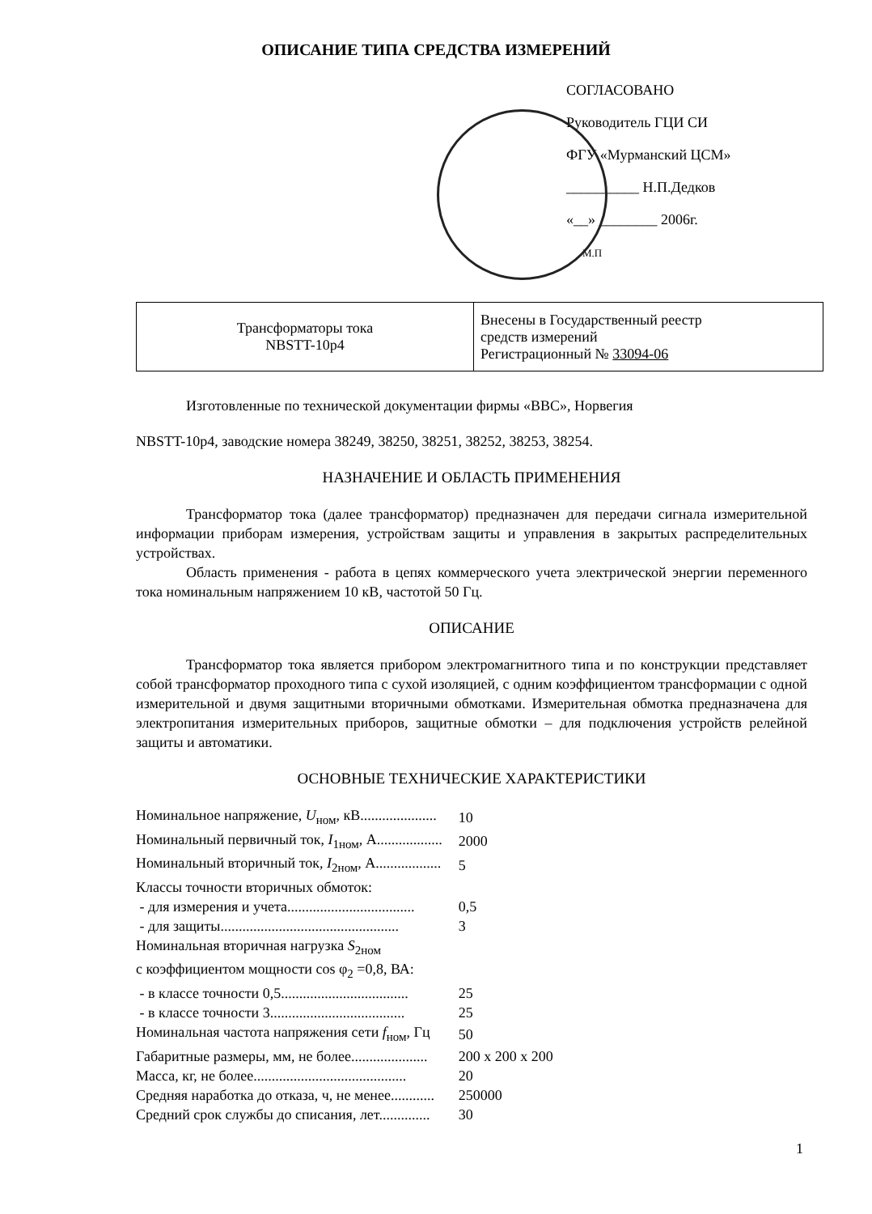ОПИСАНИЕ ТИПА СРЕДСТВА ИЗМЕРЕНИЙ
СОГЛАСОВАНО
Руководитель ГЦИ СИ
ФГУ «Мурманский ЦСМ»
__________ Н.П.Дедков
«__» ________ 2006г.
М.П
| Трансформаторы тока NBSTT-10р4 | Внесены в Государственный реестр средств измерений Регистрационный № 33094-06 |
Изготовленные по технической документации фирмы «ВВС», Норвегия
NBSTT-10р4, заводские номера 38249, 38250, 38251, 38252, 38253, 38254.
НАЗНАЧЕНИЕ И ОБЛАСТЬ ПРИМЕНЕНИЯ
Трансформатор тока (далее трансформатор) предназначен для передачи сигнала измерительной информации приборам измерения, устройствам защиты и управления в закрытых распределительных устройствах.
Область применения - работа в цепях коммерческого учета электрической энергии переменного тока номинальным напряжением 10 кВ, частотой 50 Гц.
ОПИСАНИЕ
Трансформатор тока является прибором электромагнитного типа и по конструкции представляет собой трансформатор проходного типа с сухой изоляцией, с одним коэффициентом трансформации с одной измерительной и двумя защитными вторичными обмотками. Измерительная обмотка предназначена для электропитания измерительных приборов, защитные обмотки – для подключения устройств релейной защиты и автоматики.
ОСНОВНЫЕ ТЕХНИЧЕСКИЕ ХАРАКТЕРИСТИКИ
| Номинальное напряжение, U<sub>ном</sub>, кВ..................... | 10 |
| Номинальный первичный ток, I<sub>1ном</sub>, А.................. | 2000 |
| Номинальный вторичный ток, I<sub>2ном</sub>, А.................. | 5 |
| Классы точности вторичных обмоток: | |
| - для измерения и учета................................... | 0,5 |
| - для защиты................................................. | 3 |
| Номинальная вторичная нагрузка S<sub>2ном</sub> | |
| с коэффициентом мощности cos φ<sub>2</sub> =0,8, ВА: | |
| - в классе точности 0,5................................... | 25 |
| - в классе точности 3..................................... | 25 |
| Номинальная частота напряжения сети f<sub>ном</sub>, Гц | 50 |
| Габаритные размеры, мм, не более..................... | 200 х 200 х 200 |
| Масса, кг, не более.......................................... | 20 |
| Средняя наработка до отказа, ч, не менее............ | 250000 |
| Средний срок службы до списания, лет.............. | 30 |
1